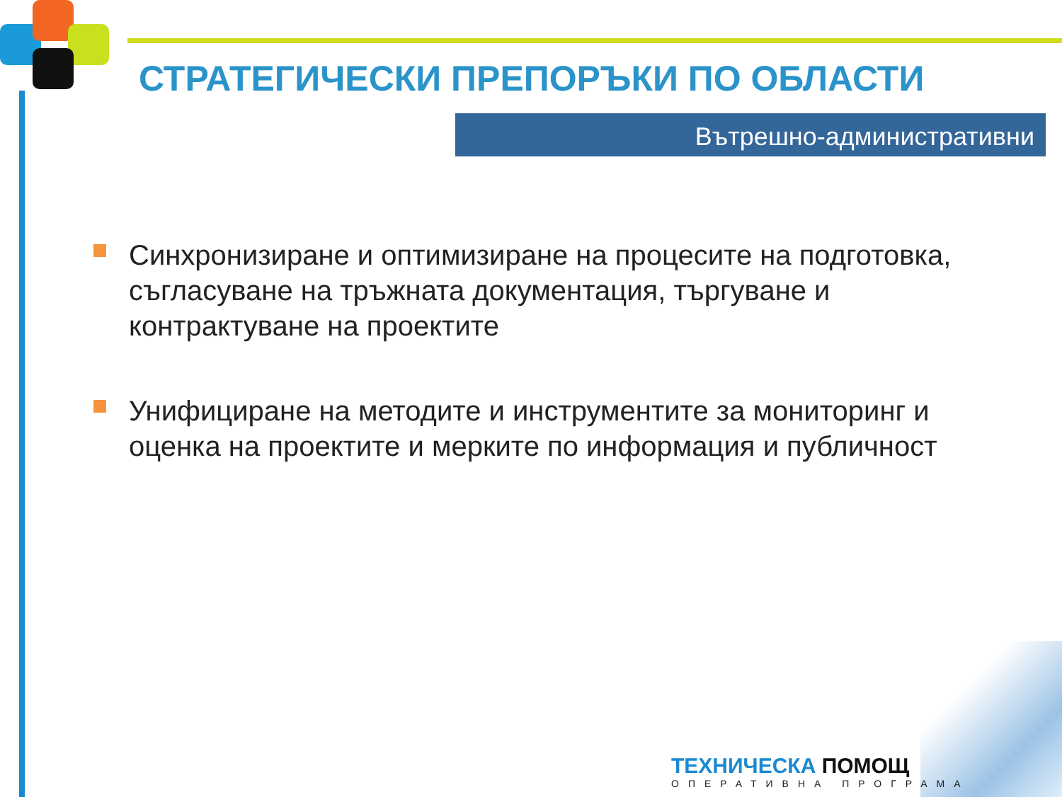СТРАТЕГИЧЕСКИ ПРЕПОРЪКИ ПО ОБЛАСТИ
Вътрешно-административни
Синхронизиране и оптимизиране на процесите на подготовка, съгласуване на тръжната документация, търгуване и контрактуване на проектите
Унифициране на методите и инструментите за мониторинг и оценка на проектите и мерките по информация и публичност
ТЕХНИЧЕСКА ПОМОЩ
ОПЕРАТИВНА ПРОГРАМА